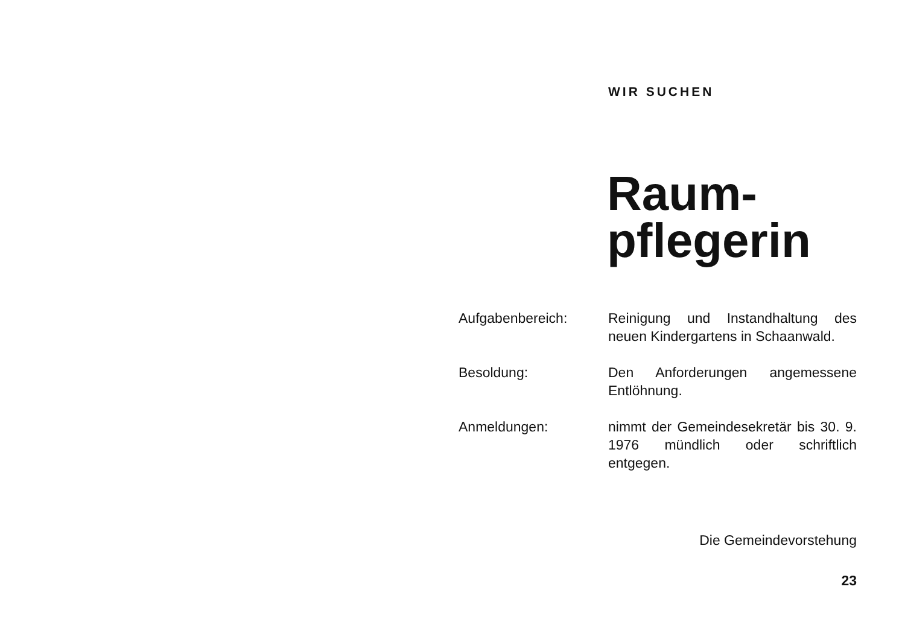WIR SUCHEN
Raum-
pflegerin
Aufgabenbereich: Reinigung und Instandhaltung des neuen Kindergartens in Schaanwald.
Besoldung: Den Anforderungen angemessene Entlöhnung.
Anmeldungen: nimmt der Gemeindesekretär bis 30. 9. 1976 mündlich oder schriftlich entgegen.
Die Gemeindevorstehung
23